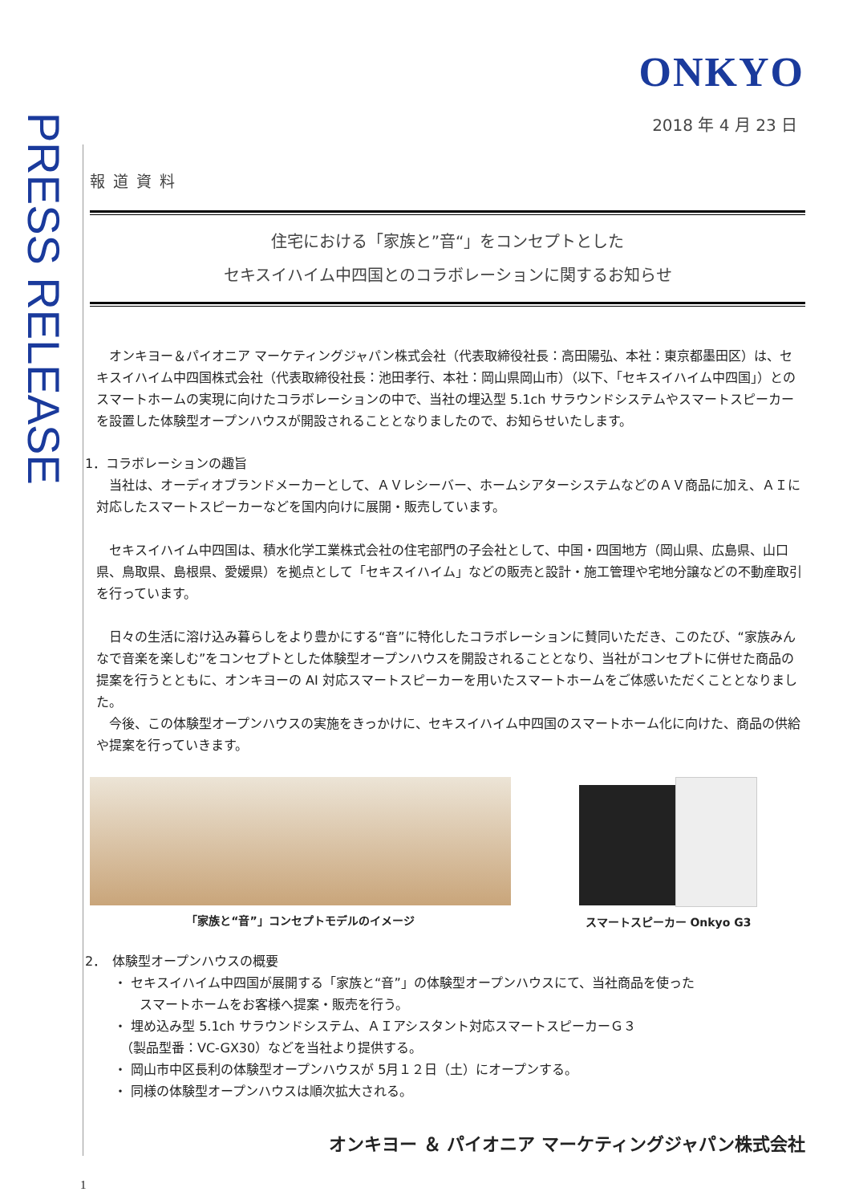PRESS RELEASE
ONKYO
2018 年 4 月 23 日
報道資料
住宅における「家族と”音“」をコンセプトとした
セキスイハイム中四国とのコラボレーションに関するお知らせ
　オンキヨー＆パイオニア マーケティングジャパン株式会社（代表取締役社長：高田陽弘、本社：東京都墨田区）は、セキスイハイム中四国株式会社（代表取締役社長：池田孝行、本社：岡山県岡山市）（以下、「セキスイハイム中四国」）とのスマートホームの実現に向けたコラボレーションの中で、当社の埋込型 5.1ch サラウンドシステムやスマートスピーカーを設置した体験型オープンハウスが開設されることとなりましたので、お知らせいたします。
1．コラボレーションの趣旨
　当社は、オーディオブランドメーカーとして、ＡＶレシーバー、ホームシアターシステムなどのＡＶ商品に加え、ＡＩに対応したスマートスピーカーなどを国内向けに展開・販売しています。
　セキスイハイム中四国は、積水化学工業株式会社の住宅部門の子会社として、中国・四国地方（岡山県、広島県、山口県、鳥取県、島根県、愛媛県）を拠点として「セキスイハイム」などの販売と設計・施工管理や宅地分譲などの不動産取引を行っています。
　日々の生活に溶け込み暮らしをより豊かにする“音”に特化したコラボレーションに賛同いただき、このたび、“家族みんなで音楽を楽しむ”をコンセプトとした体験型オープンハウスを開設されることとなり、当社がコンセプトに併せた商品の提案を行うとともに、オンキヨーの AI 対応スマートスピーカーを用いたスマートホームをご体感いただくこととなりました。
　今後、この体験型オープンハウスの実施をきっかけに、セキスイハイム中四国のスマートホーム化に向けた、商品の供給や提案を行っていきます。
「家族と“音”」コンセプトモデルのイメージ
スマートスピーカー Onkyo G3
2．　体験型オープンハウスの概要
・ セキスイハイム中四国が展開する「家族と“音”」の体験型オープンハウスにて、当社商品を使った
　　スマートホームをお客様へ提案・販売を行う。
・ 埋め込み型 5.1ch サラウンドシステム、ＡＩアシスタント対応スマートスピーカーＧ３
　（製品型番：VC-GX30）などを当社より提供する。
・ 岡山市中区長利の体験型オープンハウスが 5月１２日（土）にオープンする。
・ 同様の体験型オープンハウスは順次拡大される。
オンキヨー ＆ パイオニア マーケティングジャパン株式会社
1